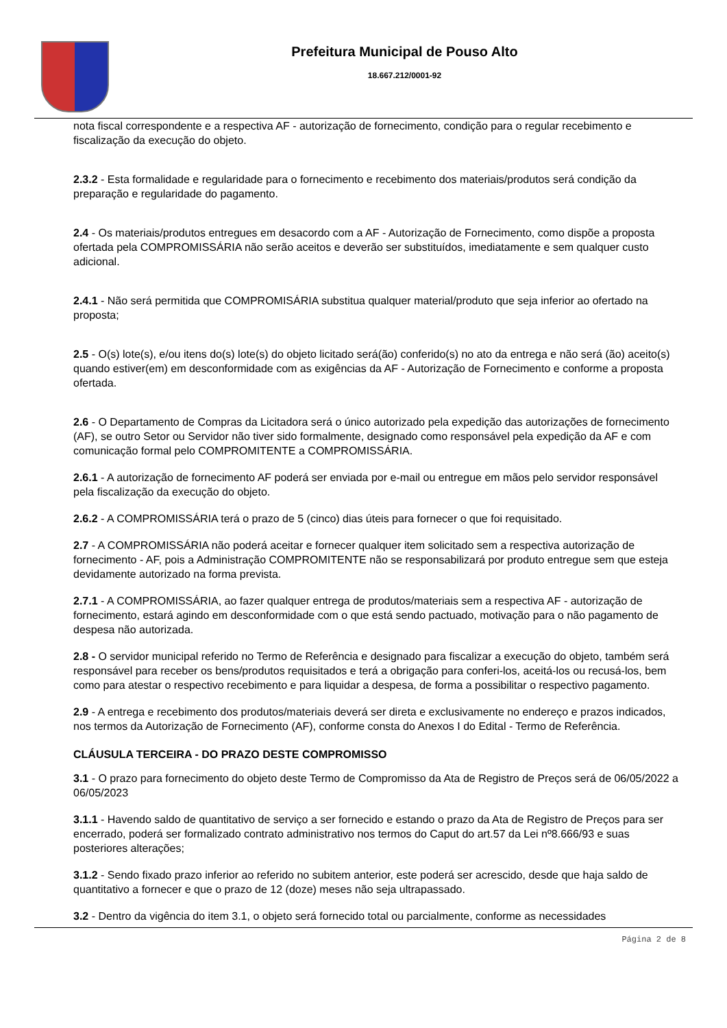Prefeitura Municipal de Pouso Alto
18.667.212/0001-92
nota fiscal correspondente e a respectiva AF - autorização de fornecimento, condição para o regular recebimento e fiscalização da execução do objeto.
2.3.2 - Esta formalidade e regularidade para o fornecimento e recebimento dos materiais/produtos será condição da preparação e regularidade do pagamento.
2.4 - Os materiais/produtos entregues em desacordo com a AF - Autorização de Fornecimento, como dispõe a proposta ofertada pela COMPROMISSÁRIA não serão aceitos e deverão ser substituídos, imediatamente e sem qualquer custo adicional.
2.4.1 - Não será permitida que COMPROMISÁRIA substitua qualquer material/produto que seja inferior ao ofertado na proposta;
2.5 - O(s) lote(s), e/ou itens do(s) lote(s) do objeto licitado será(ão) conferido(s) no ato da entrega e não será (ão) aceito(s) quando estiver(em) em desconformidade com as exigências da AF - Autorização de Fornecimento e conforme a proposta ofertada.
2.6 - O Departamento de Compras da Licitadora será o único autorizado pela expedição das autorizações de fornecimento (AF), se outro Setor ou Servidor não tiver sido formalmente, designado como responsável pela expedição da AF e com comunicação formal pelo COMPROMITENTE a COMPROMISSÁRIA.
2.6.1 - A autorização de fornecimento AF poderá ser enviada por e-mail ou entregue em mãos pelo servidor responsável pela fiscalização da execução do objeto.
2.6.2 - A COMPROMISSÁRIA terá o prazo de 5 (cinco) dias úteis para fornecer o que foi requisitado.
2.7 - A COMPROMISSÁRIA não poderá aceitar e fornecer qualquer item solicitado sem a respectiva autorização de fornecimento - AF, pois a Administração COMPROMITENTE não se responsabilizará por produto entregue sem que esteja devidamente autorizado na forma prevista.
2.7.1 - A COMPROMISSÁRIA, ao fazer qualquer entrega de produtos/materiais sem a respectiva AF - autorização de fornecimento, estará agindo em desconformidade com o que está sendo pactuado, motivação para o não pagamento de despesa não autorizada.
2.8 - O servidor municipal referido no Termo de Referência e designado para fiscalizar a execução do objeto, também será responsável para receber os bens/produtos requisitados e terá a obrigação para conferi-los, aceitá-los ou recusá-los, bem como para atestar o respectivo recebimento e para liquidar a despesa, de forma a possibilitar o respectivo pagamento.
2.9 - A entrega e recebimento dos produtos/materiais deverá ser direta e exclusivamente no endereço e prazos indicados, nos termos da Autorização de Fornecimento (AF), conforme consta do Anexos I do Edital - Termo de Referência.
CLÁUSULA TERCEIRA - DO PRAZO DESTE COMPROMISSO
3.1 - O prazo para fornecimento do objeto deste Termo de Compromisso da Ata de Registro de Preços será de 06/05/2022 a 06/05/2023
3.1.1 - Havendo saldo de quantitativo de serviço a ser fornecido e estando o prazo da Ata de Registro de Preços para ser encerrado, poderá ser formalizado contrato administrativo nos termos do Caput do art.57 da Lei nº8.666/93 e suas posteriores alterações;
3.1.2 - Sendo fixado prazo inferior ao referido no subitem anterior, este poderá ser acrescido, desde que haja saldo de quantitativo a fornecer e que o prazo de 12 (doze) meses não seja ultrapassado.
3.2 - Dentro da vigência do item 3.1, o objeto será fornecido total ou parcialmente, conforme as necessidades
Página 2 de 8